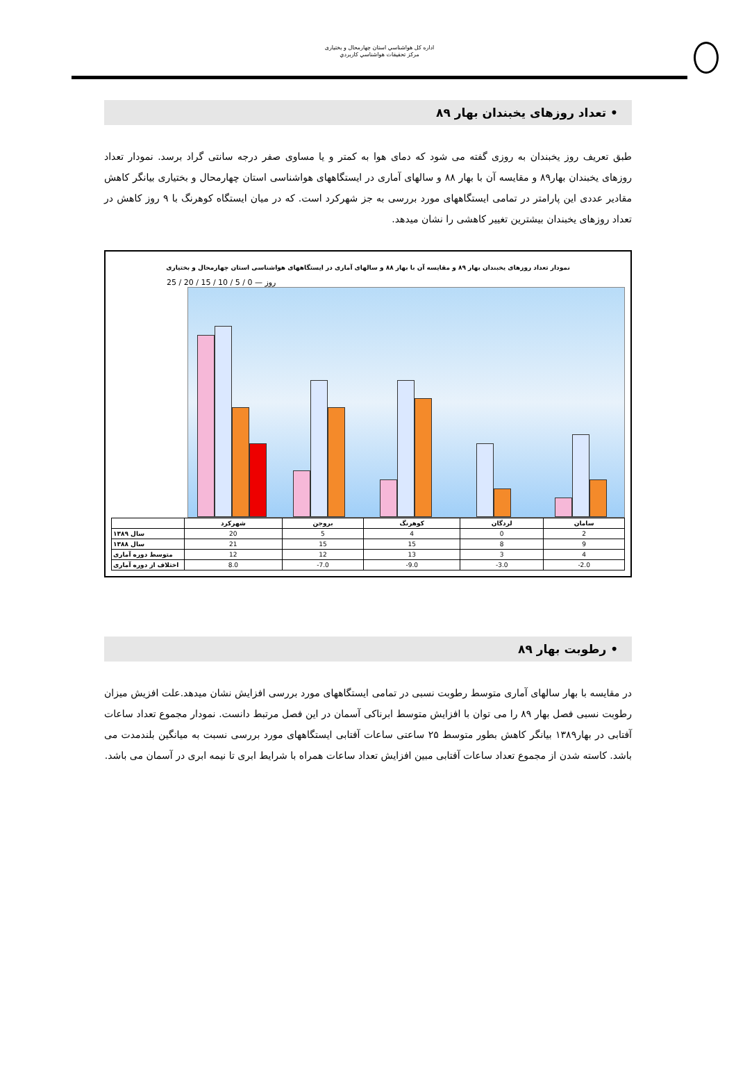اداره کل هواشناسي استان چهارمحال و بختياری
مرکز تحقيقات هواشناسي کاربردي
• تعداد روزهای یخبندان بهار ۸۹
طبق تعریف روز یخبندان به روزی گفته می شود که دمای هوا به کمتر و یا مساوی صفر درجه سانتی گراد برسد. نمودار تعداد روزهای یخبندان بهار۸۹ و مقایسه آن با بهار ۸۸ و سالهای آماری در ایستگاههای هواشناسی استان چهارمحال و بختیاری بیانگر کاهش مقادیر عددی این پارامتر در تمامی ایستگاههای مورد بررسی به جز شهرکرد است. که در میان ایستگاه کوهرنگ با ۹ روز کاهش در تعداد روزهای یخبندان بیشترین تغییر کاهشی را نشان میدهد.
نمودار تعداد روزهای یخبندان بهار ۸۹ و مقایسه آن با بهار ۸۸ و سالهای آماری در ایستگاههای هواشناسی استان چهارمحال و بختیاری
25 / 20 / 15 / 10 / 5 / 0 — روز
| | شهرکرد | بروجن | کوهرنگ | لردگان | سامان |
| --- | --- | --- | --- | --- | --- |
| سال ۱۳۸۹ | 20 | 5 | 4 | 0 | 2 |
| سال ۱۳۸۸ | 21 | 15 | 15 | 8 | 9 |
| متوسط دوره آماری | 12 | 12 | 13 | 3 | 4 |
| اختلاف از دوره آماری | 8.0 | -7.0 | -9.0 | -3.0 | -2.0 |
• رطوبت بهار ۸۹
در مقایسه با بهار سالهای آماری متوسط رطوبت نسبی در تمامی ایستگاههای مورد بررسی افزایش نشان میدهد.علت افزیش میزان رطوبت نسبی فصل بهار ۸۹ را می توان با افزایش متوسط ابرناکی آسمان در این فصل مرتبط دانست. نمودار مجموع تعداد ساعات آفتابی در بهار۱۳۸۹ بیانگر کاهش بطور متوسط ۲۵ ساعتی ساعات آفتابی ایستگاههای مورد بررسی نسبت به میانگین بلندمدت می باشد. کاسته شدن از مجموع تعداد ساعات آفتابی مبین افزایش تعداد ساعات همراه با شرایط ابری تا نیمه ابری در آسمان می باشد.